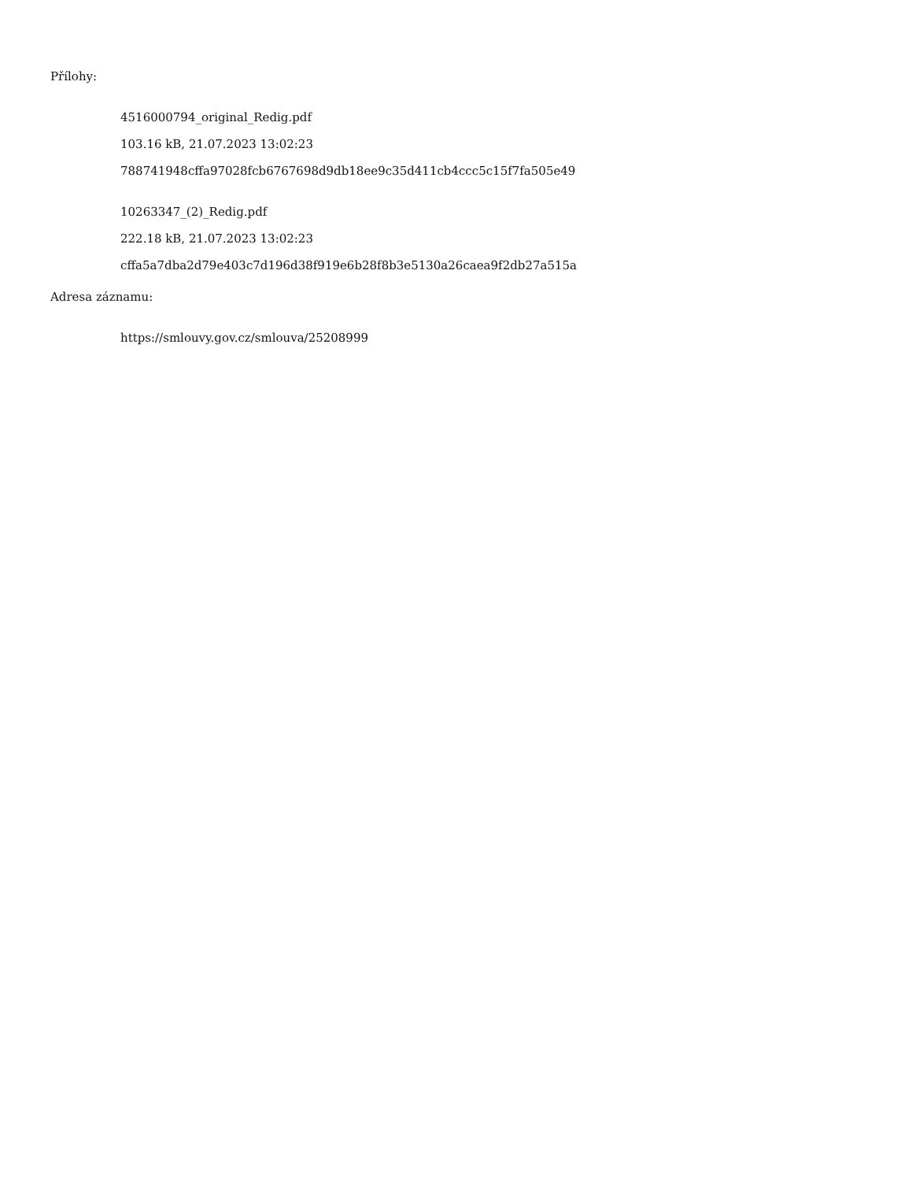Přílohy:
4516000794_original_Redig.pdf
103.16 kB, 21.07.2023 13:02:23
788741948cffa97028fcb6767698d9db18ee9c35d411cb4ccc5c15f7fa505e49
10263347_(2)_Redig.pdf
222.18 kB, 21.07.2023 13:02:23
cffa5a7dba2d79e403c7d196d38f919e6b28f8b3e5130a26caea9f2db27a515a
Adresa záznamu:
https://smlouvy.gov.cz/smlouva/25208999